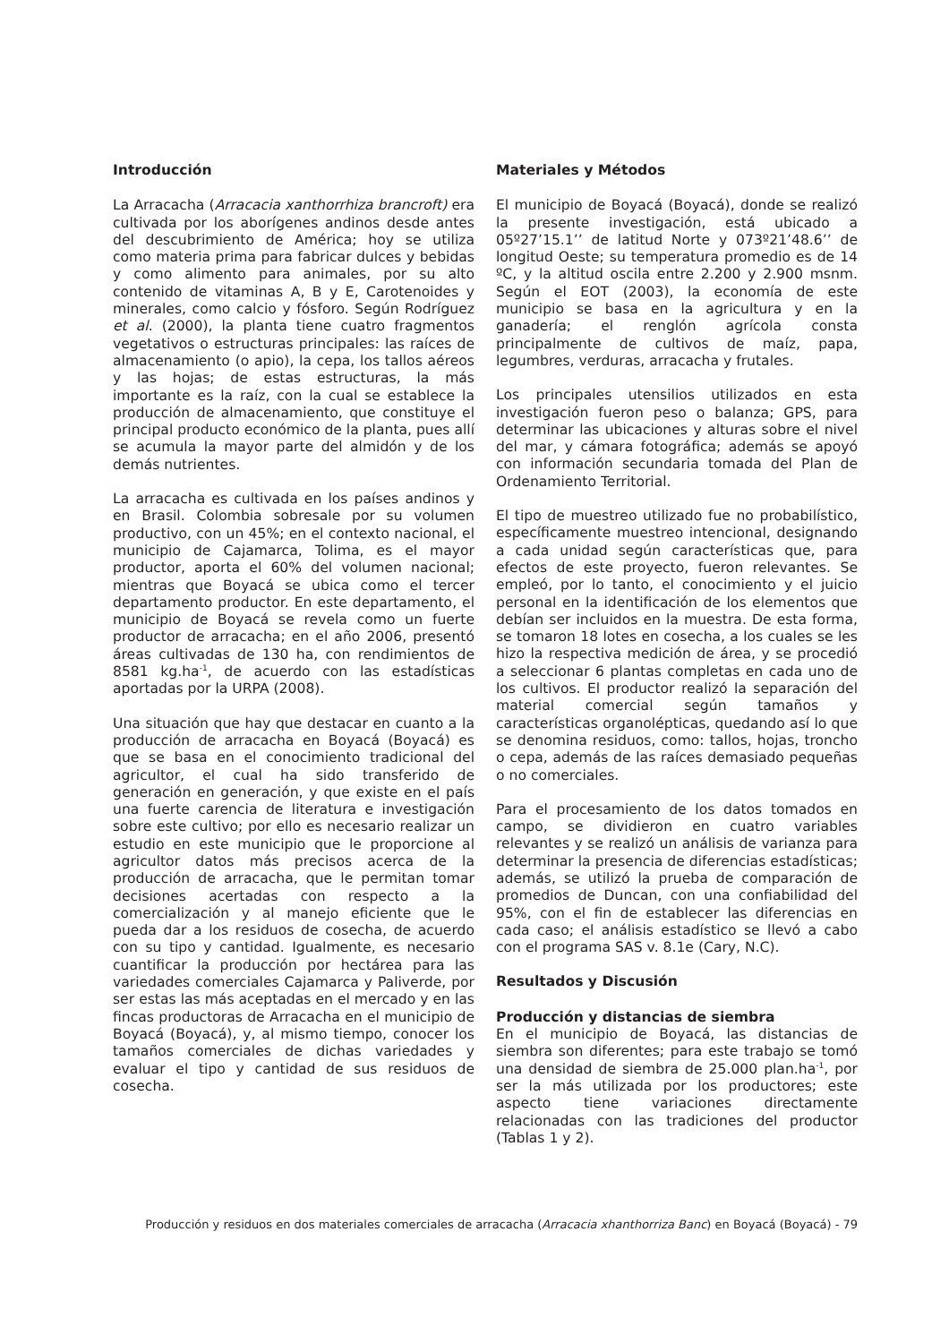Introducción
La Arracacha (Arracacia xanthorrhiza brancroft) era cultivada por los aborígenes andinos desde antes del descubrimiento de América; hoy se utiliza como materia prima para fabricar dulces y bebidas y como alimento para animales, por su alto contenido de vitaminas A, B y E, Carotenoides y minerales, como calcio y fósforo. Según Rodríguez et al. (2000), la planta tiene cuatro fragmentos vegetativos o estructuras principales: las raíces de almacenamiento (o apio), la cepa, los tallos aéreos y las hojas; de estas estructuras, la más importante es la raíz, con la cual se establece la producción de almacenamiento, que constituye el principal producto económico de la planta, pues allí se acumula la mayor parte del almidón y de los demás nutrientes.
La arracacha es cultivada en los países andinos y en Brasil. Colombia sobresale por su volumen productivo, con un 45%; en el contexto nacional, el municipio de Cajamarca, Tolima, es el mayor productor, aporta el 60% del volumen nacional; mientras que Boyacá se ubica como el tercer departamento productor. En este departamento, el municipio de Boyacá se revela como un fuerte productor de arracacha; en el año 2006, presentó áreas cultivadas de 130 ha, con rendimientos de 8581 kg.ha<sup>-1</sup>, de acuerdo con las estadísticas aportadas por la URPA (2008).
Una situación que hay que destacar en cuanto a la producción de arracacha en Boyacá (Boyacá) es que se basa en el conocimiento tradicional del agricultor, el cual ha sido transferido de generación en generación, y que existe en el país una fuerte carencia de literatura e investigación sobre este cultivo; por ello es necesario realizar un estudio en este municipio que le proporcione al agricultor datos más precisos acerca de la producción de arracacha, que le permitan tomar decisiones acertadas con respecto a la comercialización y al manejo eficiente que le pueda dar a los residuos de cosecha, de acuerdo con su tipo y cantidad. Igualmente, es necesario cuantificar la producción por hectárea para las variedades comerciales Cajamarca y Paliverde, por ser estas las más aceptadas en el mercado y en las fincas productoras de Arracacha en el municipio de Boyacá (Boyacá), y, al mismo tiempo, conocer los tamaños comerciales de dichas variedades y evaluar el tipo y cantidad de sus residuos de cosecha.
Materiales y Métodos
El municipio de Boyacá (Boyacá), donde se realizó la presente investigación, está ubicado a 05º27’15.1’’ de latitud Norte y 073º21’48.6’’ de longitud Oeste; su temperatura promedio es de 14 ºC, y la altitud oscila entre 2.200 y 2.900 msnm. Según el EOT (2003), la economía de este municipio se basa en la agricultura y en la ganadería; el renglón agrícola consta principalmente de cultivos de maíz, papa, legumbres, verduras, arracacha y frutales.
Los principales utensilios utilizados en esta investigación fueron peso o balanza; GPS, para determinar las ubicaciones y alturas sobre el nivel del mar, y cámara fotográfica; además se apoyó con información secundaria tomada del Plan de Ordenamiento Territorial.
El tipo de muestreo utilizado fue no probabilístico, específicamente muestreo intencional, designando a cada unidad según características que, para efectos de este proyecto, fueron relevantes. Se empleó, por lo tanto, el conocimiento y el juicio personal en la identificación de los elementos que debían ser incluidos en la muestra. De esta forma, se tomaron 18 lotes en cosecha, a los cuales se les hizo la respectiva medición de área, y se procedió a seleccionar 6 plantas completas en cada uno de los cultivos. El productor realizó la separación del material comercial según tamaños y características organolépticas, quedando así lo que se denomina residuos, como: tallos, hojas, troncho o cepa, además de las raíces demasiado pequeñas o no comerciales.
Para el procesamiento de los datos tomados en campo, se dividieron en cuatro variables relevantes y se realizó un análisis de varianza para determinar la presencia de diferencias estadísticas; además, se utilizó la prueba de comparación de promedios de Duncan, con una confiabilidad del 95%, con el fin de establecer las diferencias en cada caso; el análisis estadístico se llevó a cabo con el programa SAS v. 8.1e (Cary, N.C).
Resultados y Discusión
Producción y distancias de siembra
En el municipio de Boyacá, las distancias de siembra son diferentes; para este trabajo se tomó una densidad de siembra de 25.000 plan.ha<sup>-1</sup>, por ser la más utilizada por los productores; este aspecto tiene variaciones directamente relacionadas con las tradiciones del productor (Tablas 1 y 2).
Producción y residuos en dos materiales comerciales de arracacha (Arracacia xhanthorriza Banc) en Boyacá (Boyacá) - 79